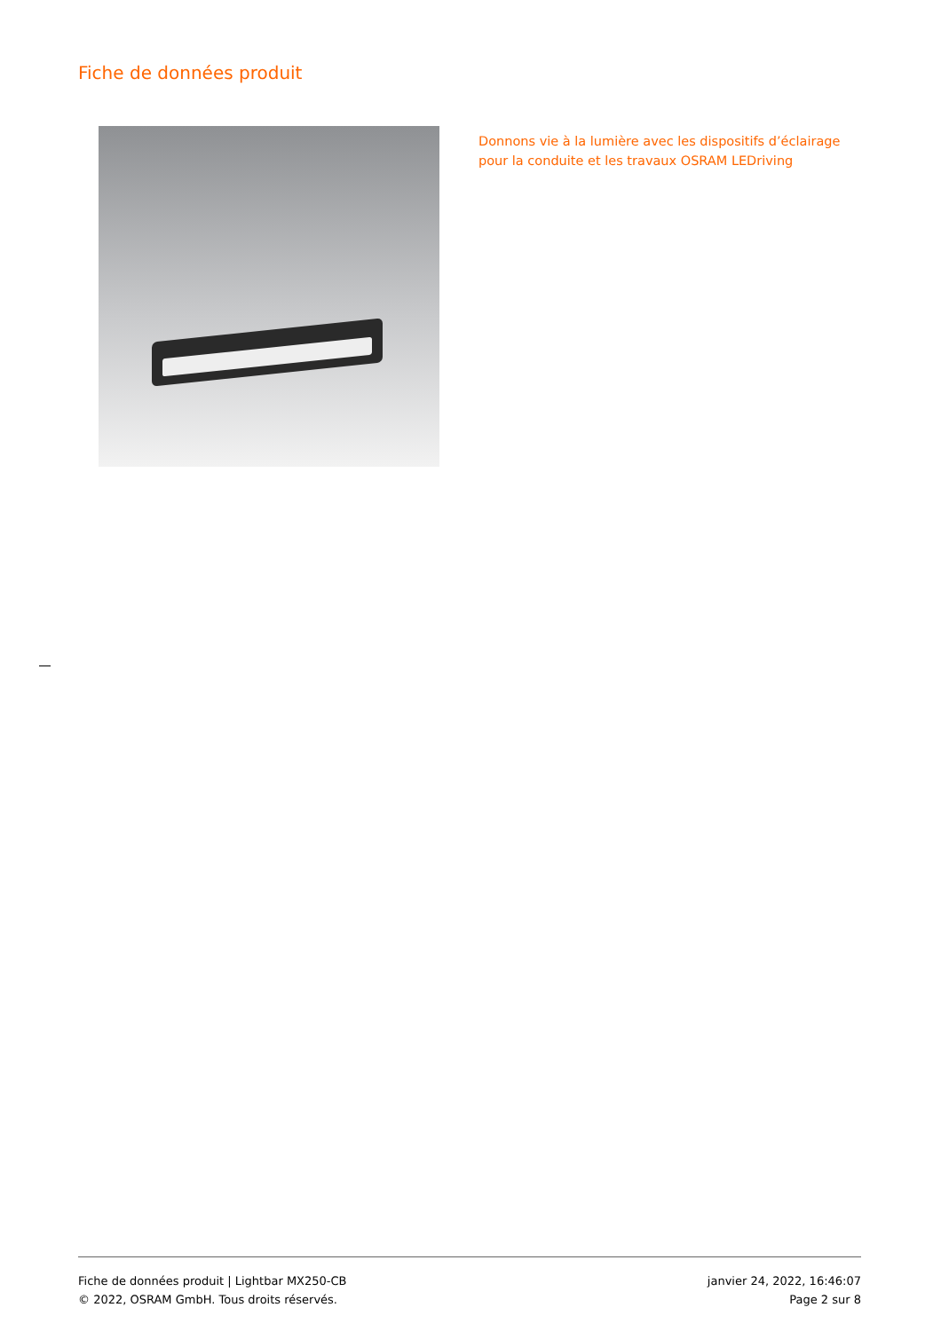Fiche de données produit
Donnons vie à la lumière avec les dispositifs d’éclairage pour la conduite et les travaux OSRAM LEDriving
Fiche de données produit | Lightbar MX250-CB
© 2022, OSRAM GmbH. Tous droits réservés.
janvier 24, 2022, 16:46:07
Page 2 sur 8